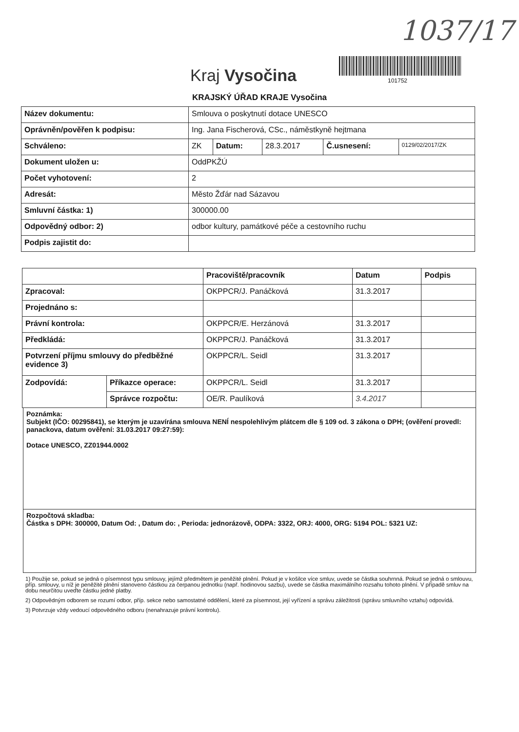1037/17
101752
Kraj Vysočina
KRAJSKÝ ÚŘAD KRAJE Vysočina
| Název dokumentu: | Smlouva o poskytnutí dotace UNESCO | | | | |
| Oprávněn/pověřen k podpisu: | Ing. Jana Fischerová, CSc., náměstkyně hejtmana | | | | |
| Schváleno: | ZK | Datum: | 28.3.2017 | Č.usnesení: | 0129/02/2017/ZK |
| Dokument uložen u: | OddPKŽÚ | | | | |
| Počet vyhotovení: | 2 | | | | |
| Adresát: | Město Žďár nad Sázavou | | | | |
| Smluvní částka: 1) | 300000.00 | | | | |
| Odpovědný odbor: 2) | odbor kultury, památkové péče a cestovního ruchu | | | | |
| Podpis zajistit do: | | | | | |
| | | Pracoviště/pracovník | Datum | Podpis |
| --- | --- | --- | --- | --- |
| Zpracoval: | | OKPPCR/J. Panáčková | 31.3.2017 | |
| Projednáno s: | | | | |
| Právní kontrola: | | OKPPCR/E. Herzánová | 31.3.2017 | |
| Předkládá: | | OKPPCR/J. Panáčková | 31.3.2017 | |
| Potvrzení příjmu smlouvy do předběžné evidence 3) | | OKPPCR/L. Seidl | 31.3.2017 | |
| Zodpovídá: | Příkazce operace: | OKPPCR/L. Seidl | 31.3.2017 | |
| | Správce rozpočtu: | OE/R. Paulíková | 3.4.2017 | |
Poznámka:
Subjekt (IČO: 00295841), se kterým je uzavírána smlouva NENÍ nespolehlivým plátcem dle § 109 od. 3 zákona o DPH; (ověření provedl: panackova, datum ověření: 31.03.2017 09:27:59):
Dotace UNESCO, ZZ01944.0002
Rozpočtová skladba:
Částka s DPH: 300000, Datum Od: , Datum do: , Perioda: jednorázově, ODPA: 3322, ORJ: 4000, ORG: 5194 POL: 5321 UZ:
1) Použije se, pokud se jedná o písemnost typu smlouvy, jejímž předmětem je peněžité plnění. Pokud je v košilce více smluv, uvede se částka souhrnná. Pokud se jedná o smlouvu, příp. smlouvy, u níž je peněžité plnění stanoveno částkou za čerpanou jednotku (např. hodinovou sazbu), uvede se částka maximálního rozsahu tohoto plnění. V případě smluv na dobu neurčitou uveďte částku jedné platby.
2) Odpovědným odborem se rozumí odbor, příp. sekce nebo samostatné oddělení, které za písemnost, její vyřízení a správu záležitosti (správu smluvního vztahu) odpovídá.
3) Potvrzuje vždy vedoucí odpovědného odboru (nenahrazuje právní kontrolu).